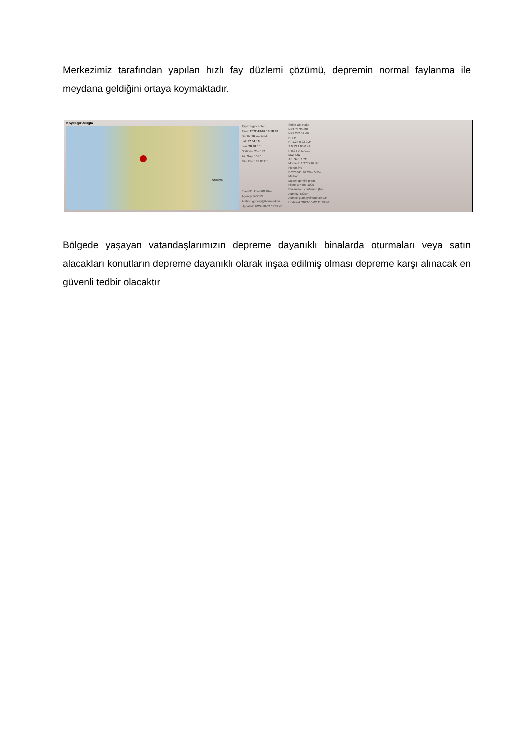Merkezimiz tarafından yapılan hızlı fay düzlemi çözümü, depremin normal faylanma ile meydana geldiğini ortaya koymaktadır.
Koycegiz-Mugla
Antalya
Type: hypocenter
Time: 2022-10-02 10:58:03
Depth: 10 km fixed
Lat: 37.04 ° N
Lon: 28.90 ° E
Stations: 25 / 142
Az. Gap: 153 °
Min. Dist.: 33.08 km
EventID: koeri2022thlo
Agency: KOERI
Author: gunesy@boun.edu.tr
Updated: 2022-10-02 11:39:46
Strike Dip Rake
NP1 74 38 -80
NP2 242 52 -97
R T P
R -1.24 0.23 0.24
T 0.23 1.05 0.41
P 0.24 0.41 0.19
Mw: 4.67
Az. Gap: 153°
Moment: 1.27E+16 Nm
Fit: 90.8%
DC/CLVD: 94.2% / 5.8%
Method:
Model: gemini-prem
Filter: BP 40s-100s
Evaluation: confirmed (M)
Agency: KOERI
Author: gunesy@boun.edu.tr
Updated: 2022-10-02 11:39:46
Bölgede yaşayan vatandaşlarımızın depreme dayanıklı binalarda oturmaları veya satın alacakları konutların depreme dayanıklı olarak inşaa edilmiş olması depreme karşı alınacak en güvenli tedbir olacaktır